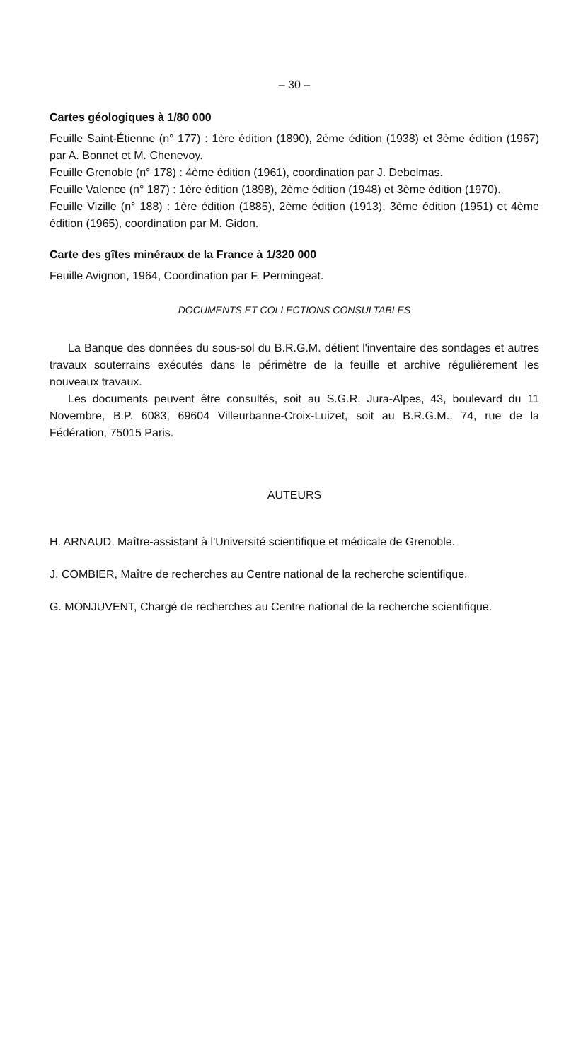– 30 –
Cartes géologiques à 1/80 000
Feuille Saint-Étienne (n° 177) : 1ère édition (1890), 2ème édition (1938) et 3ème édition (1967) par A. Bonnet et M. Chenevoy.
Feuille Grenoble (n° 178) : 4ème édition (1961), coordination par J. Debelmas.
Feuille Valence (n° 187) : 1ère édition (1898), 2ème édition (1948) et 3ème édition (1970).
Feuille Vizille (n° 188) : 1ère édition (1885), 2ème édition (1913), 3ème édition (1951) et 4ème édition (1965), coordination par M. Gidon.
Carte des gîtes minéraux de la France à 1/320 000
Feuille Avignon, 1964, Coordination par F. Permingeat.
DOCUMENTS ET COLLECTIONS CONSULTABLES
La Banque des données du sous-sol du B.R.G.M. détient l'inventaire des sondages et autres travaux souterrains exécutés dans le périmètre de la feuille et archive régulièrement les nouveaux travaux.
Les documents peuvent être consultés, soit au S.G.R. Jura-Alpes, 43, boulevard du 11 Novembre, B.P. 6083, 69604 Villeurbanne-Croix-Luizet, soit au B.R.G.M., 74, rue de la Fédération, 75015 Paris.
AUTEURS
H. ARNAUD, Maître-assistant à l'Université scientifique et médicale de Grenoble.
J. COMBIER, Maître de recherches au Centre national de la recherche scientifique.
G. MONJUVENT, Chargé de recherches au Centre national de la recherche scienti­fique.